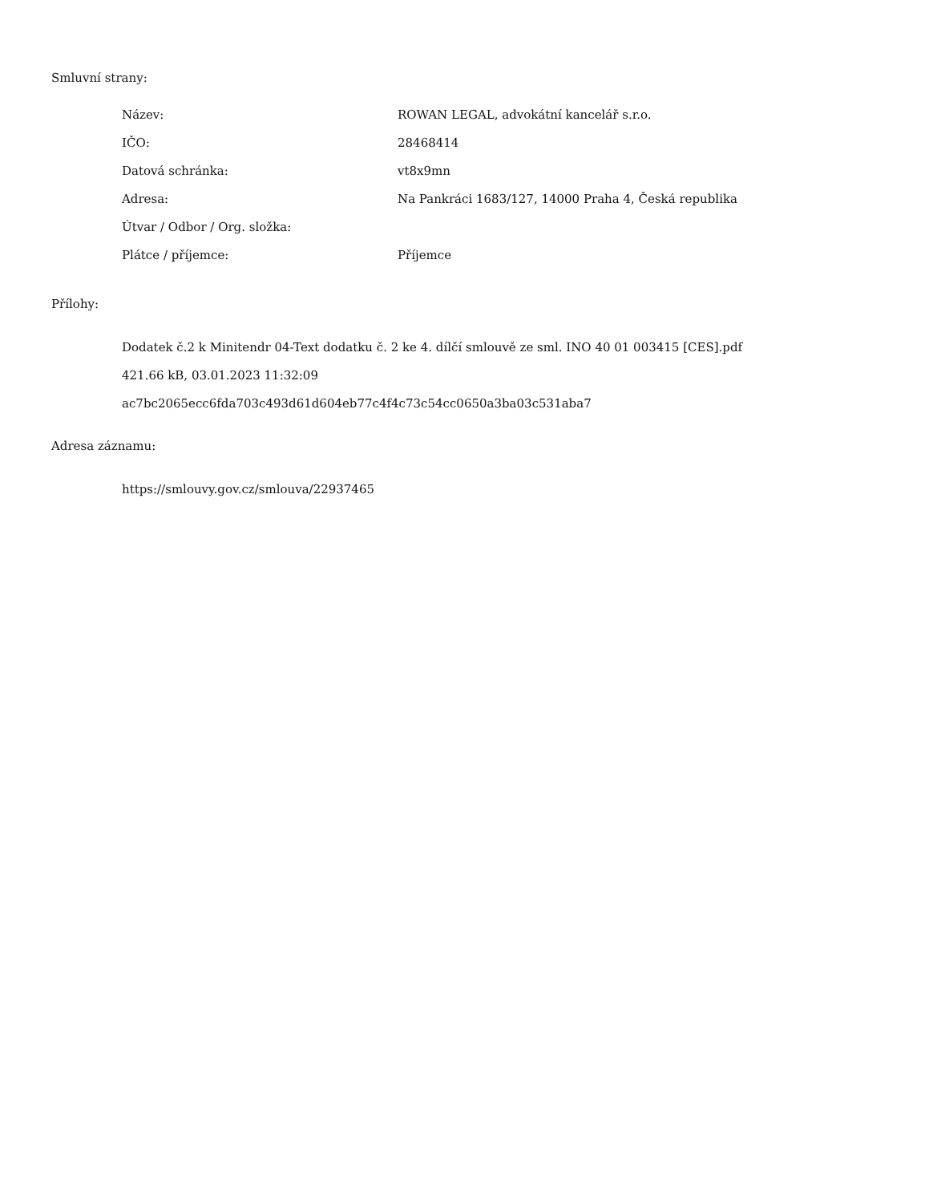Smluvní strany:
| Název: | ROWAN LEGAL, advokátní kancelář s.r.o. |
| IČO: | 28468414 |
| Datová schránka: | vt8x9mn |
| Adresa: | Na Pankráci 1683/127, 14000 Praha 4, Česká republika |
| Útvar / Odbor / Org. složka: | |
| Plátce / příjemce: | Příjemce |
Přílohy:
Dodatek č.2 k Minitendr 04-Text dodatku č. 2 ke 4. dílčí smlouvě ze sml. INO 40 01 003415 [CES].pdf
421.66 kB, 03.01.2023 11:32:09
ac7bc2065ecc6fda703c493d61d604eb77c4f4c73c54cc0650a3ba03c531aba7
Adresa záznamu:
https://smlouvy.gov.cz/smlouva/22937465